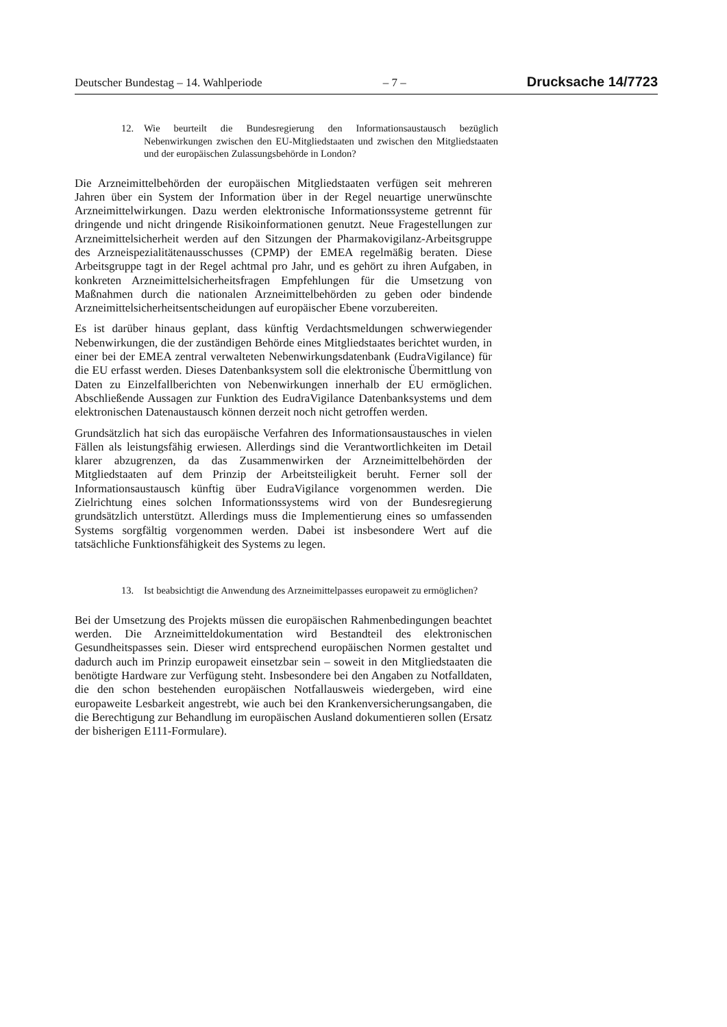Deutscher Bundestag – 14. Wahlperiode – 7 – Drucksache 14/7723
12. Wie beurteilt die Bundesregierung den Informationsaustausch bezüglich Nebenwirkungen zwischen den EU-Mitgliedstaaten und zwischen den Mitgliedstaaten und der europäischen Zulassungsbehörde in London?
Die Arzneimittelbehörden der europäischen Mitgliedstaaten verfügen seit mehreren Jahren über ein System der Information über in der Regel neuartige unerwünschte Arzneimittelwirkungen. Dazu werden elektronische Informationssysteme getrennt für dringende und nicht dringende Risikoinformationen genutzt. Neue Fragestellungen zur Arzneimittelsicherheit werden auf den Sitzungen der Pharmakovigilanz-Arbeitsgruppe des Arzneispezialitätenausschusses (CPMP) der EMEA regelmäßig beraten. Diese Arbeitsgruppe tagt in der Regel achtmal pro Jahr, und es gehört zu ihren Aufgaben, in konkreten Arzneimittelsicherheitsfragen Empfehlungen für die Umsetzung von Maßnahmen durch die nationalen Arzneimittelbehörden zu geben oder bindende Arzneimittelsicherheitsentscheidungen auf europäischer Ebene vorzubereiten.
Es ist darüber hinaus geplant, dass künftig Verdachtsmeldungen schwerwiegender Nebenwirkungen, die der zuständigen Behörde eines Mitgliedstaates berichtet wurden, in einer bei der EMEA zentral verwalteten Nebenwirkungsdatenbank (EudraVigilance) für die EU erfasst werden. Dieses Datenbanksystem soll die elektronische Übermittlung von Daten zu Einzelfallberichten von Nebenwirkungen innerhalb der EU ermöglichen. Abschließende Aussagen zur Funktion des EudraVigilance Datenbanksystems und dem elektronischen Datenaustausch können derzeit noch nicht getroffen werden.
Grundsätzlich hat sich das europäische Verfahren des Informationsaustausches in vielen Fällen als leistungsfähig erwiesen. Allerdings sind die Verantwortlichkeiten im Detail klarer abzugrenzen, da das Zusammenwirken der Arzneimittelbehörden der Mitgliedstaaten auf dem Prinzip der Arbeitsteiligkeit beruht. Ferner soll der Informationsaustausch künftig über EudraVigilance vorgenommen werden. Die Zielrichtung eines solchen Informationssystems wird von der Bundesregierung grundsätzlich unterstützt. Allerdings muss die Implementierung eines so umfassenden Systems sorgfältig vorgenommen werden. Dabei ist insbesondere Wert auf die tatsächliche Funktionsfähigkeit des Systems zu legen.
13. Ist beabsichtigt die Anwendung des Arzneimittelpasses europaweit zu ermöglichen?
Bei der Umsetzung des Projekts müssen die europäischen Rahmenbedingungen beachtet werden. Die Arzneimitteldokumentation wird Bestandteil des elektronischen Gesundheitspasses sein. Dieser wird entsprechend europäischen Normen gestaltet und dadurch auch im Prinzip europaweit einsetzbar sein – soweit in den Mitgliedstaaten die benötigte Hardware zur Verfügung steht. Insbesondere bei den Angaben zu Notfalldaten, die den schon bestehenden europäischen Notfallausweis wiedergeben, wird eine europaweite Lesbarkeit angestrebt, wie auch bei den Krankenversicherungsangaben, die die Berechtigung zur Behandlung im europäischen Ausland dokumentieren sollen (Ersatz der bisherigen E111-Formulare).